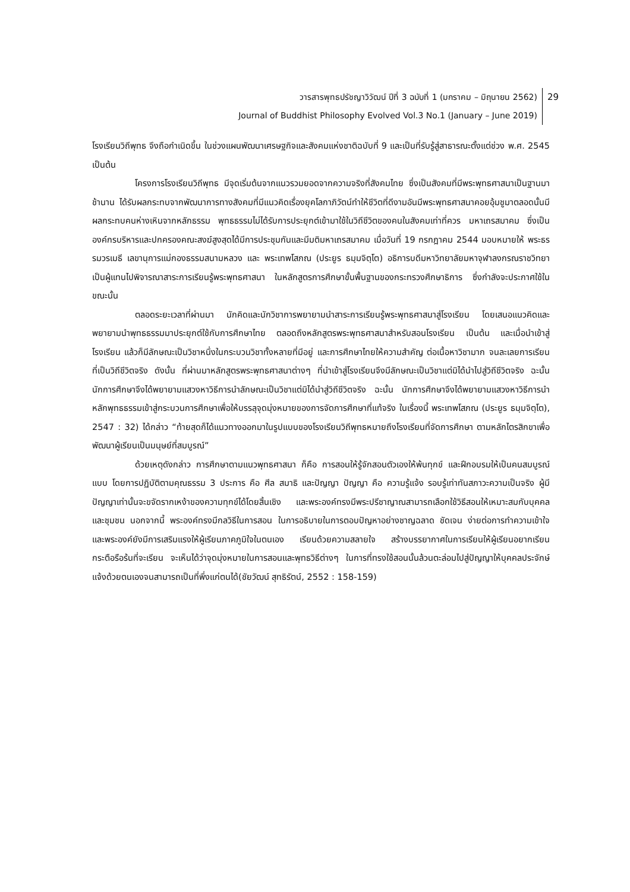วารสารพุทธปรัชญาวิวัฒน์ ปีที่ 3 ฉบับที่ 1 (มกราคม – มิถุนายน 2562)
Journal of Buddhist Philosophy Evolved Vol.3 No.1 (January – June 2019)
29
โรงเรียนวิถีพุทธ จึงถือกำเนิดขึ้น ในช่วงแผนพัฒนาเศรษฐกิจและสังคมแห่งชาติฉบับที่ 9 และเป็นที่รับรู้สู่สาธารณะตั้งแต่ช่วง พ.ศ. 2545 เป็นต้น
โครงการโรงเรียนวิถีพุทธ มีจุดเริ่มต้นจากแนวรวมยอดจากความจริงที่สังคมไทย ซึ่งเป็นสังคมที่มีพระพุทธศาสนาเป็นฐานมาช้านาน ได้รับผลกระทบจากพัฒนาการทางสังคมที่มีแนวคิดเรื่องยุคโลกาภิวัตน์ทำให้ชีวิตที่ดีงามอันมีพระพุทธศาสนาคอยอุ้มชูมาตลอดนั้นมีผลกระทบคนห่างเหินจากหลักธรรม พุทธธรรมไม่ได้รับการประยุกต์เข้ามาใช้ในวิถีชีวิตของคนในสังคมเท่าที่ควร มหาเถรสมาคม ซึ่งเป็นองค์กรบริหารและปกครองคณะสงฆ์สูงสุดได้มีการประชุมกันและมีมติมหาเถรสมาคม เมื่อวันที่ 19 กรกฎาคม 2544 มอบหมายให้ พระธรรมวรเมธี เลขานุการแม่กองธรรมสนามหลวง และ พระเทพโสภณ (ประยูร ธมฺมจิตฺโต) อธิการบดีมหาวิทยาลัยมหาจุฬาลงกรณราชวิทยา เป็นผู้แทนไปพิจารณาสาระการเรียนรู้พระพุทธศาสนา ในหลักสูตรการศึกษาขั้นพื้นฐานของกระทรวงศึกษาธิการ ซึ่งกำลังจะประกาศใช้ในขณะนั้น
ตลอดระยะเวลาที่ผ่านมา นักคิดและนักวิชาการพยายามนำสาระการเรียนรู้พระพุทธศาสนาสู่โรงเรียน โดยเสนอแนวคิดและพยายามนำพุทธธรรมมาประยุกต์ใช้กับการศึกษาไทย ตลอดถึงหลักสูตรพระพุทธศาสนาสำหรับสอนโรงเรียน เป็นต้น และเมื่อนำเข้าสู่โรงเรียน แล้วก็มีลักษณะเป็นวิชาหนึ่งในกระบวนวิชาทั้งหลายที่มีอยู่ และการศึกษาไทยให้ความสำคัญ ต่อเนื้อหาวิชามาก จนละเลยการเรียนที่เป็นวิถีชีวิตจริง ดังนั้น ที่ผ่านมาหลักสูตรพระพุทธศาสนาต่างๆ ที่นำเข้าสู่โรงเรียนจึงมีลักษณะเป็นวิชาแต่มิได้นำไปสู่วิถีชีวิตจริง ฉะนั้น นักการศึกษาจึงได้พยายามแสวงหาวิธีการนำลักษณะเป็นวิชาแต่มิได้นำสู่วิถีชีวิตจริง ฉะนั้น นักการศึกษาจึงได้พยายามแสวงหาวิธีการนำหลักพุทธธรรมเข้าสู่กระบวนการศึกษาเพื่อให้บรรลุจุดมุ่งหมายของการจัดการศึกษาที่แท้จริง ในเรื่องนี้ พระเทพโสภณ (ประยูร ธมฺมจิตฺโต), 2547 : 32) ได้กล่าว “ท้ายสุดก็ได้แนวทางออกมาในรูปแบบของโรงเรียนวิถีพุทธหมายถึงโรงเรียนที่จัดการศึกษา ตามหลักไตรสิกขาเพื่อพัฒนาผู้เรียนเป็นมนุษย์ที่สมบูรณ์”
ด้วยเหตุดังกล่าว การศึกษาตามแนวพุทธศาสนา ก็คือ การสอนให้รู้จักสอนตัวเองให้พ้นทุกข์ และฝึกอบรมให้เป็นคนสมบูรณ์แบบ โดยการปฏิบัติตามคุณธรรม 3 ประการ คือ ศีล สมาธิ และปัญญา ปัญญา คือ ความรู้แจ้ง รอบรู้เท่าทันสภาวะความเป็นจริง ผู้มีปัญญาเท่านั้นจะขจัดรากเหง้าของความทุกข์ได้โดยสิ้นเชิง และพระองค์ทรงมีพระปรีชาญาณสามารถเลือกใช้วิธีสอนให้เหมาะสมกับบุคคลและชุมชน นอกจากนี้ พระองค์ทรงมีกลวิธีในการสอน ในการอธิบายในการตอบปัญหาอย่างชาญฉลาด ชัดเจน ง่ายต่อการทำความเข้าใจ และพระองค์ยังมีการเสริมแรงให้ผู้เรียนภาคภูมิใจในตนเอง เรียนด้วยความสลายใจ สร้างบรรยากาศในการเรียนให้ผู้เรียนอยากเรียน กระตือรือร้นที่จะเรียน จะเห็นได้ว่าจุดมุ่งหมายในการสอนและพุทธวิธีต่างๆ ในการที่ทรงใช้สอนนั้นล้วนตะล่อมไปสู่ปัญญาให้บุคคลประจักษ์แจ้งด้วยตนเองจนสามารถเป็นที่พึ่งแก่ตนได้(ชัยวัฒน์ สุทธิรัตน์, 2552 : 158-159)